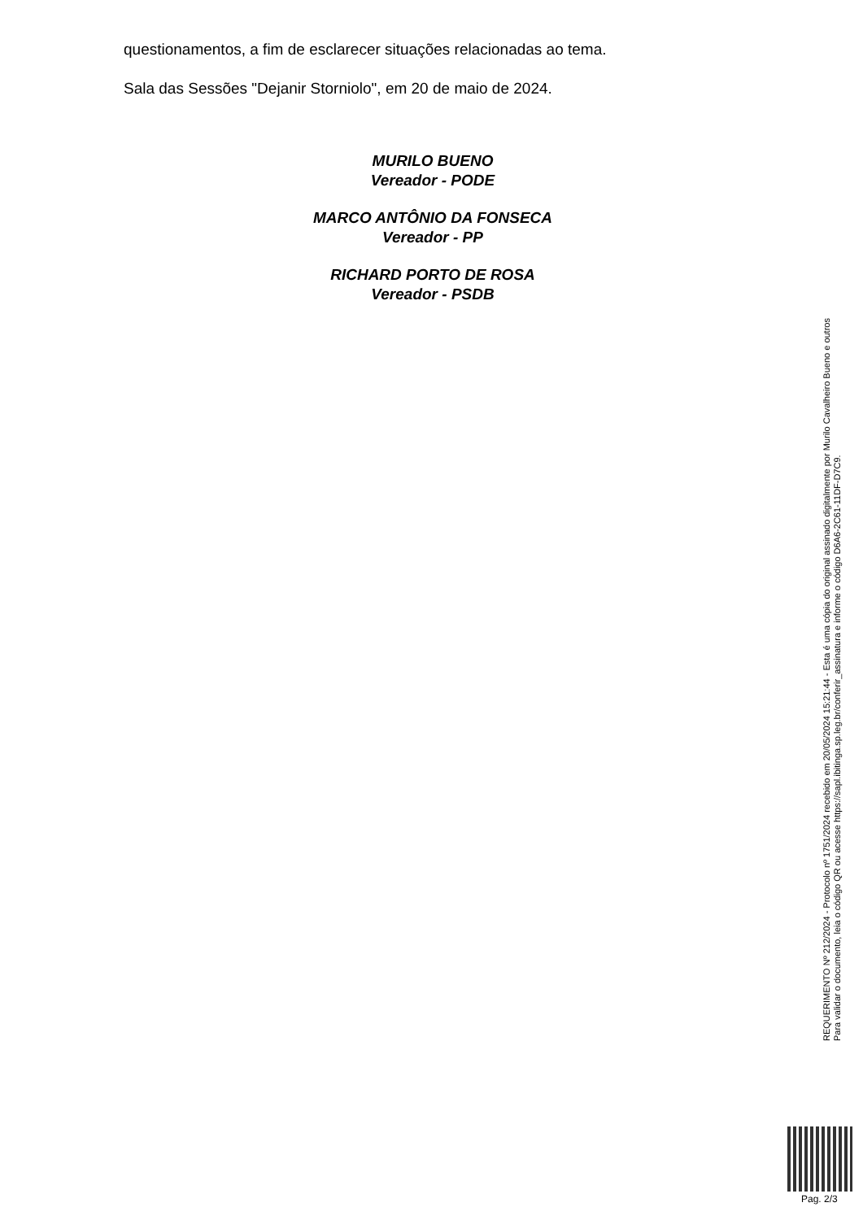questionamentos, a fim de esclarecer situações relacionadas ao tema.
Sala das Sessões "Dejanir Storniolo", em 20 de maio de 2024.
MURILO BUENO
Vereador - PODE
MARCO ANTÔNIO DA FONSECA
Vereador - PP
RICHARD PORTO DE ROSA
Vereador - PSDB
REQUERIMENTO Nº 212/2024 - Protocolo nº 1751/2024 recebido em 20/05/2024 15:21:44 - Esta é uma cópia do original assinado digitalmente por Murilo Cavalheiro Bueno e outros
Para validar o documento, leia o código QR ou acesse https://sapl.ibitinga.sp.leg.br/conferir_assinatura e informe o código D6A6-2C61-11DF-D7C9.
Pag. 2/3